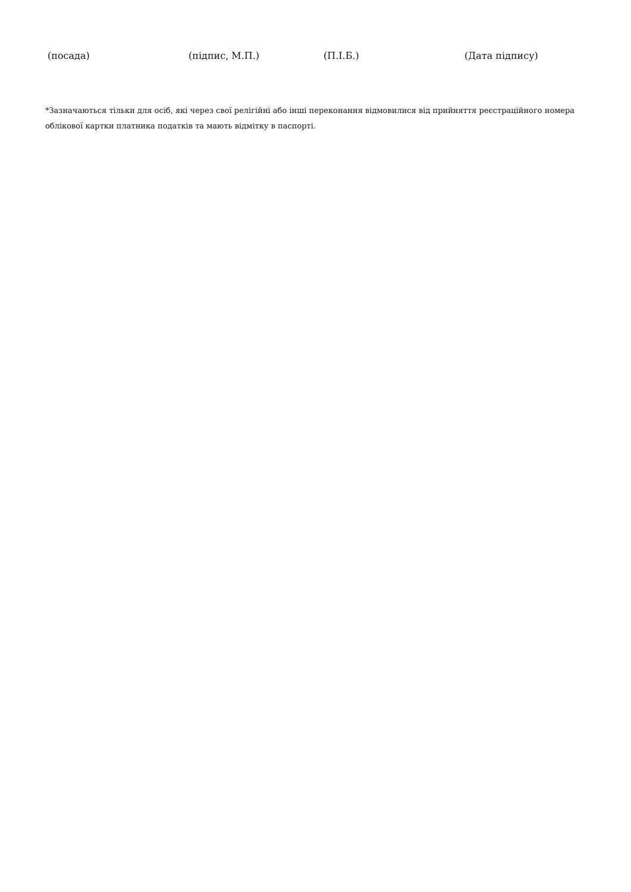(посада) (підпис, М.П.) (П.І.Б.) (Дата підпису)
*Зазначаються тільки для осіб, які через свої релігійні або інші переконання відмовилися від прийняття реєстраційного номера облікової картки платника податків та мають відмітку в паспорті.